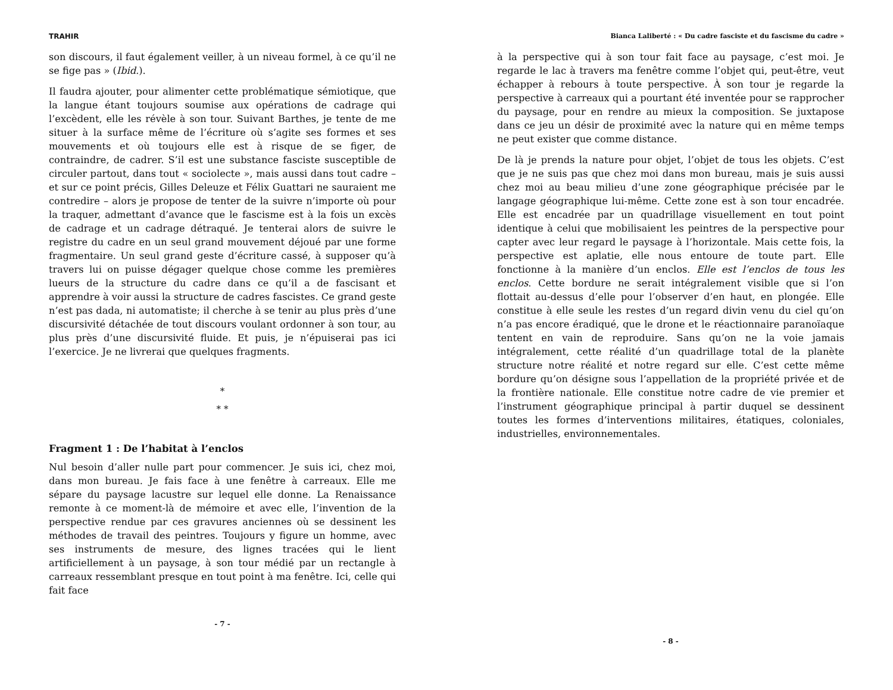TRAHIR
son discours, il faut également veiller, à un niveau formel, à ce qu’il ne se fige pas » (Ibid.).
Il faudra ajouter, pour alimenter cette problématique sémiotique, que la langue étant toujours soumise aux opérations de cadrage qui l’excèdent, elle les révèle à son tour. Suivant Barthes, je tente de me situer à la surface même de l’écriture où s’agite ses formes et ses mouvements et où toujours elle est à risque de se figer, de contraindre, de cadrer. S’il est une substance fasciste susceptible de circuler partout, dans tout « sociolecte », mais aussi dans tout cadre – et sur ce point précis, Gilles Deleuze et Félix Guattari ne sauraient me contredire – alors je propose de tenter de la suivre n’importe où pour la traquer, admettant d’avance que le fascisme est à la fois un excès de cadrage et un cadrage détraqué. Je tenterai alors de suivre le registre du cadre en un seul grand mouvement déjoué par une forme fragmentaire. Un seul grand geste d’écriture cassé, à supposer qu’à travers lui on puisse dégager quelque chose comme les premières lueurs de la structure du cadre dans ce qu’il a de fascisant et apprendre à voir aussi la structure de cadres fascistes. Ce grand geste n’est pas dada, ni automatiste; il cherche à se tenir au plus près d’une discursivité détachée de tout discours voulant ordonner à son tour, au plus près d’une discursivité fluide. Et puis, je n’épuiserai pas ici l’exercice. Je ne livrerai que quelques fragments.
*
* *
Fragment 1 : De l’habitat à l’enclos
Nul besoin d’aller nulle part pour commencer. Je suis ici, chez moi, dans mon bureau. Je fais face à une fenêtre à carreaux. Elle me sépare du paysage lacustre sur lequel elle donne. La Renaissance remonte à ce moment-là de mémoire et avec elle, l’invention de la perspective rendue par ces gravures anciennes où se dessinent les méthodes de travail des peintres. Toujours y figure un homme, avec ses instruments de mesure, des lignes tracées qui le lient artificiellement à un paysage, à son tour médié par un rectangle à carreaux ressemblant presque en tout point à ma fenêtre. Ici, celle qui fait face
- 7 -
Bianca Laliberté : « Du cadre fasciste et du fascisme du cadre »
à la perspective qui à son tour fait face au paysage, c’est moi. Je regarde le lac à travers ma fenêtre comme l’objet qui, peut-être, veut échapper à rebours à toute perspective. À son tour je regarde la perspective à carreaux qui a pourtant été inventée pour se rapprocher du paysage, pour en rendre au mieux la composition. Se juxtapose dans ce jeu un désir de proximité avec la nature qui en même temps ne peut exister que comme distance.
De là je prends la nature pour objet, l’objet de tous les objets. C’est que je ne suis pas que chez moi dans mon bureau, mais je suis aussi chez moi au beau milieu d’une zone géographique précisée par le langage géographique lui-même. Cette zone est à son tour encadrée. Elle est encadrée par un quadrillage visuellement en tout point identique à celui que mobilisaient les peintres de la perspective pour capter avec leur regard le paysage à l’horizontale. Mais cette fois, la perspective est aplatie, elle nous entoure de toute part. Elle fonctionne à la manière d’un enclos. Elle est l’enclos de tous les enclos. Cette bordure ne serait intégralement visible que si l’on flottait au-dessus d’elle pour l’observer d’en haut, en plongée. Elle constitue à elle seule les restes d’un regard divin venu du ciel qu’on n’a pas encore éradiqué, que le drone et le réactionnaire paranoïaque tentent en vain de reproduire. Sans qu’on ne la voie jamais intégralement, cette réalité d’un quadrillage total de la planète structure notre réalité et notre regard sur elle. C’est cette même bordure qu’on désigne sous l’appellation de la propriété privée et de la frontière nationale. Elle constitue notre cadre de vie premier et l’instrument géographique principal à partir duquel se dessinent toutes les formes d’interventions militaires, étatiques, coloniales, industrielles, environnementales.
- 8 -